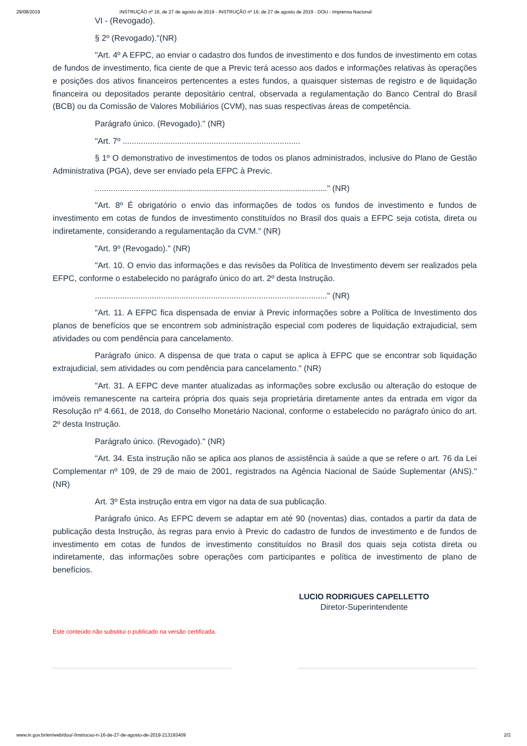29/08/2019 INSTRUÇÃO nº 16, de 27 de agosto de 2019 - INSTRUÇÃO nº 16, de 27 de agosto de 2019 - DOU - Imprensa Nacional
VI - (Revogado).
§ 2º (Revogado)."(NR)
"Art. 4º A EFPC, ao enviar o cadastro dos fundos de investimento e dos fundos de investimento em cotas de fundos de investimento, fica ciente de que a Previc terá acesso aos dados e informações relativas às operações e posições dos ativos financeiros pertencentes a estes fundos, a quaisquer sistemas de registro e de liquidação financeira ou depositados perante depositário central, observada a regulamentação do Banco Central do Brasil (BCB) ou da Comissão de Valores Mobiliários (CVM), nas suas respectivas áreas de competência.
Parágrafo único. (Revogado)." (NR)
"Art. 7º ..............................................................................
§ 1º O demonstrativo de investimentos de todos os planos administrados, inclusive do Plano de Gestão Administrativa (PGA), deve ser enviado pela EFPC à Previc.
......................................................................................................" (NR)
"Art. 8º É obrigatório o envio das informações de todos os fundos de investimento e fundos de investimento em cotas de fundos de investimento constituídos no Brasil dos quais a EFPC seja cotista, direta ou indiretamente, considerando a regulamentação da CVM." (NR)
"Art. 9º (Revogado)." (NR)
"Art. 10. O envio das informações e das revisões da Política de Investimento devem ser realizados pela EFPC, conforme o estabelecido no parágrafo único do art. 2º desta Instrução.
......................................................................................................" (NR)
"Art. 11. A EFPC fica dispensada de enviar à Previc informações sobre a Política de Investimento dos planos de benefícios que se encontrem sob administração especial com poderes de liquidação extrajudicial, sem atividades ou com pendência para cancelamento.
Parágrafo único. A dispensa de que trata o caput se aplica à EFPC que se encontrar sob liquidação extrajudicial, sem atividades ou com pendência para cancelamento." (NR)
"Art. 31. A EFPC deve manter atualizadas as informações sobre exclusão ou alteração do estoque de imóveis remanescente na carteira própria dos quais seja proprietária diretamente antes da entrada em vigor da Resolução nº 4.661, de 2018, do Conselho Monetário Nacional, conforme o estabelecido no parágrafo único do art. 2º desta Instrução.
Parágrafo único. (Revogado)." (NR)
"Art. 34. Esta instrução não se aplica aos planos de assistência à saúde a que se refere o art. 76 da Lei Complementar nº 109, de 29 de maio de 2001, registrados na Agência Nacional de Saúde Suplementar (ANS)." (NR)
Art. 3º Esta instrução entra em vigor na data de sua publicação.
Parágrafo único. As EFPC devem se adaptar em até 90 (noventas) dias, contados a partir da data de publicação desta Instrução, às regras para envio à Previc do cadastro de fundos de investimento e de fundos de investimento em cotas de fundos de investimento constituídos no Brasil dos quais seja cotista direta ou indiretamente, das informações sobre operações com participantes e política de investimento de plano de benefícios.
LUCIO RODRIGUES CAPELLETTO
Diretor-Superintendente
Este conteúdo não substitui o publicado na versão certificada.
www.in.gov.br/en/web/dou/-/instrucao-n-16-de-27-de-agosto-de-2019-213193409 2/2